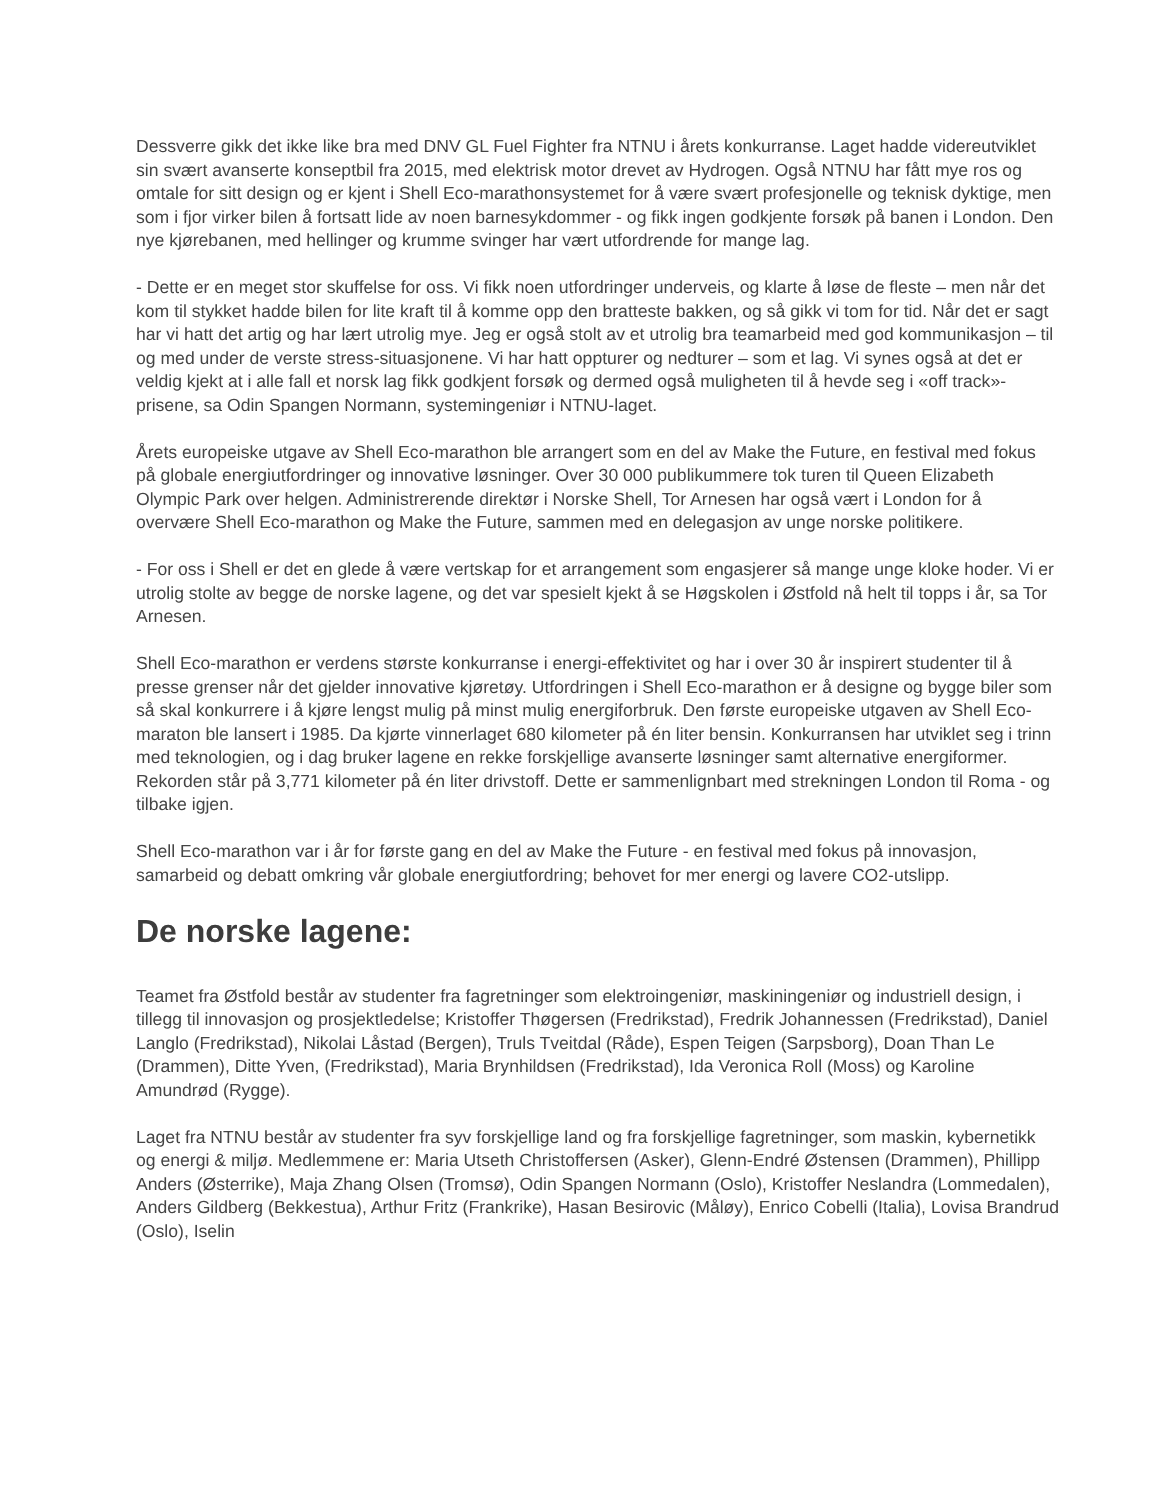Dessverre gikk det ikke like bra med DNV GL Fuel Fighter fra NTNU i årets konkurranse. Laget hadde videreutviklet sin svært avanserte konseptbil fra 2015, med elektrisk motor drevet av Hydrogen. Også NTNU har fått mye ros og omtale for sitt design og er kjent i Shell Eco-marathonsystemet for å være svært profesjonelle og teknisk dyktige, men som i fjor virker bilen å fortsatt lide av noen barnesykdommer - og fikk ingen godkjente forsøk på banen i London. Den nye kjørebanen, med hellinger og krumme svinger har vært utfordrende for mange lag.
- Dette er en meget stor skuffelse for oss. Vi fikk noen utfordringer underveis, og klarte å løse de fleste – men når det kom til stykket hadde bilen for lite kraft til å komme opp den bratteste bakken, og så gikk vi tom for tid. Når det er sagt har vi hatt det artig og har lært utrolig mye. Jeg er også stolt av et utrolig bra teamarbeid med god kommunikasjon – til og med under de verste stress-situasjonene. Vi har hatt oppturer og nedturer – som et lag. Vi synes også at det er veldig kjekt at i alle fall et norsk lag fikk godkjent forsøk og dermed også muligheten til å hevde seg i «off track»-prisene, sa Odin Spangen Normann, systemingeniør i NTNU-laget.
Årets europeiske utgave av Shell Eco-marathon ble arrangert som en del av Make the Future, en festival med fokus på globale energiutfordringer og innovative løsninger. Over 30 000 publikummere tok turen til Queen Elizabeth Olympic Park over helgen. Administrerende direktør i Norske Shell, Tor Arnesen har også vært i London for å overvære Shell Eco-marathon og Make the Future, sammen med en delegasjon av unge norske politikere.
- For oss i Shell er det en glede å være vertskap for et arrangement som engasjerer så mange unge kloke hoder. Vi er utrolig stolte av begge de norske lagene, og det var spesielt kjekt å se Høgskolen i Østfold nå helt til topps i år, sa Tor Arnesen.
Shell Eco-marathon er verdens største konkurranse i energi-effektivitet og har i over 30 år inspirert studenter til å presse grenser når det gjelder innovative kjøretøy. Utfordringen i Shell Eco-marathon er å designe og bygge biler som så skal konkurrere i å kjøre lengst mulig på minst mulig energiforbruk. Den første europeiske utgaven av Shell Eco-maraton ble lansert i 1985. Da kjørte vinnerlaget 680 kilometer på én liter bensin. Konkurransen har utviklet seg i trinn med teknologien, og i dag bruker lagene en rekke forskjellige avanserte løsninger samt alternative energiformer. Rekorden står på 3,771 kilometer på én liter drivstoff. Dette er sammenlignbart med strekningen London til Roma - og tilbake igjen.
Shell Eco-marathon var i år for første gang en del av Make the Future - en festival med fokus på innovasjon, samarbeid og debatt omkring vår globale energiutfordring; behovet for mer energi og lavere CO2-utslipp.
De norske lagene:
Teamet fra Østfold består av studenter fra fagretninger som elektroingeniør, maskiningeniør og industriell design, i tillegg til innovasjon og prosjektledelse; Kristoffer Thøgersen (Fredrikstad), Fredrik Johannessen (Fredrikstad), Daniel Langlo (Fredrikstad), Nikolai Låstad (Bergen), Truls Tveitdal (Råde), Espen Teigen (Sarpsborg), Doan Than Le (Drammen), Ditte Yven, (Fredrikstad), Maria Brynhildsen (Fredrikstad), Ida Veronica Roll (Moss) og Karoline Amundrød (Rygge).
Laget fra NTNU består av studenter fra syv forskjellige land og fra forskjellige fagretninger, som maskin, kybernetikk og energi & miljø. Medlemmene er: Maria Utseth Christoffersen (Asker), Glenn-Endré Østensen (Drammen), Phillipp Anders (Østerrike), Maja Zhang Olsen (Tromsø), Odin Spangen Normann (Oslo), Kristoffer Neslandra (Lommedalen), Anders Gildberg (Bekkestua), Arthur Fritz (Frankrike), Hasan Besirovic (Måløy), Enrico Cobelli (Italia), Lovisa Brandrud (Oslo), Iselin